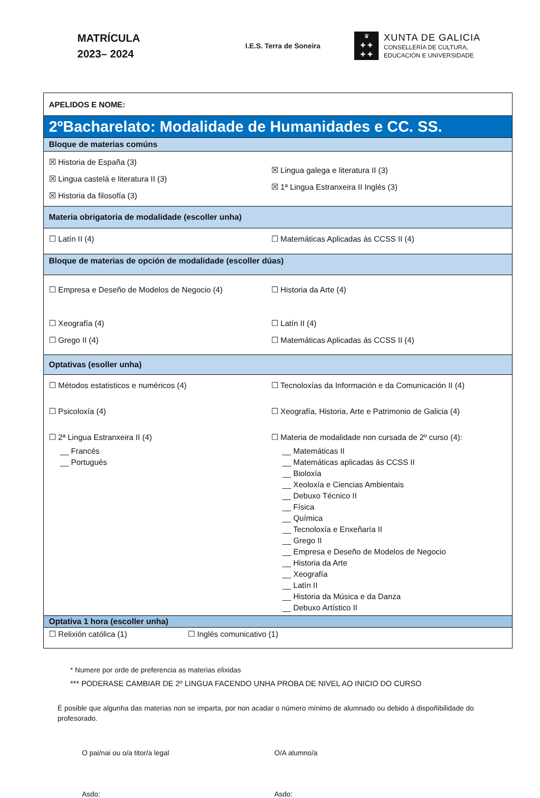MATRÍCULA
2023– 2024
I.E.S. Terra de Soneira
♛
✚ ✚
✚ ✚
XUNTA DE GALICIA
CONSELLERÍA DE CULTURA,
EDUCACIÓN E UNIVERSIDADE
| APELIDOS E NOME: | |
| 2ºBacharelato: Modalidade de Humanidades e CC. SS. | |
| Bloque de materias comúns | |
| ☒ Historia de España (3) ☒ Lingua castelá e literatura II (3) ☒ Historia da filosofía (3) | ☒ Lingua galega e literatura II (3) ☒ 1ª Lingua Estranxeira II Inglés (3) |
| Materia obrigatoria de modalidade (escoller unha) | |
| ☐ Latín II (4) | ☐ Matemáticas Aplicadas ás CCSS II (4) |
| Bloque de materias de opción de modalidade (escoller dúas) | |
| ☐ Empresa e Deseño de Modelos de Negocio (4) ☐ Xeografía (4) ☐ Grego II (4) | ☐ Historia da Arte (4) ☐ Latín II (4) ☐ Matemáticas Aplicadas ás CCSS II (4) |
| Optativas (esoller unha) | |
| ☐ Métodos estatisticos e numéricos (4) ☐ Psicoloxía (4) ☐ 2ª Lingua Estranxeira II (4) __ Francés __ Portugués | ☐ Tecnoloxías da Información e da Comunicación II (4) ☐ Xeografía, Historia, Arte e Patrimonio de Galicia (4) ☐ Materia de modalidade non cursada de 2º curso (4): __ Matemáticas II __ Matemáticas aplicadas ás CCSS II __ Bioloxía __ Xeoloxía e Ciencias Ambientais __ Debuxo Técnico II __ Física __ Química __ Tecnoloxía e Enxeñaría II __ Grego II __ Empresa e Deseño de Modelos de Negocio __ Historia da Arte __ Xeografía __ Latín II __ Historia da Música e da Danza __ Debuxo Artístico II |
| Optativa 1 hora (escoller unha) | |
| ☐ Relixión católica (1) ☐ Inglés comunicativo (1) | |
* Numere por orde de preferencia as materias elixidas
*** PODERASE CAMBIAR DE 2º LINGUA FACENDO UNHA PROBA DE NIVEL AO INICIO DO CURSO
É posible que algunha das materias non se imparta, por non acadar o número mínimo de alumnado ou debido á dispoñibilidade do profesorado.
O pai/nai ou o/a titor/a legal O/A alumno/a
Asdo: Asdo: